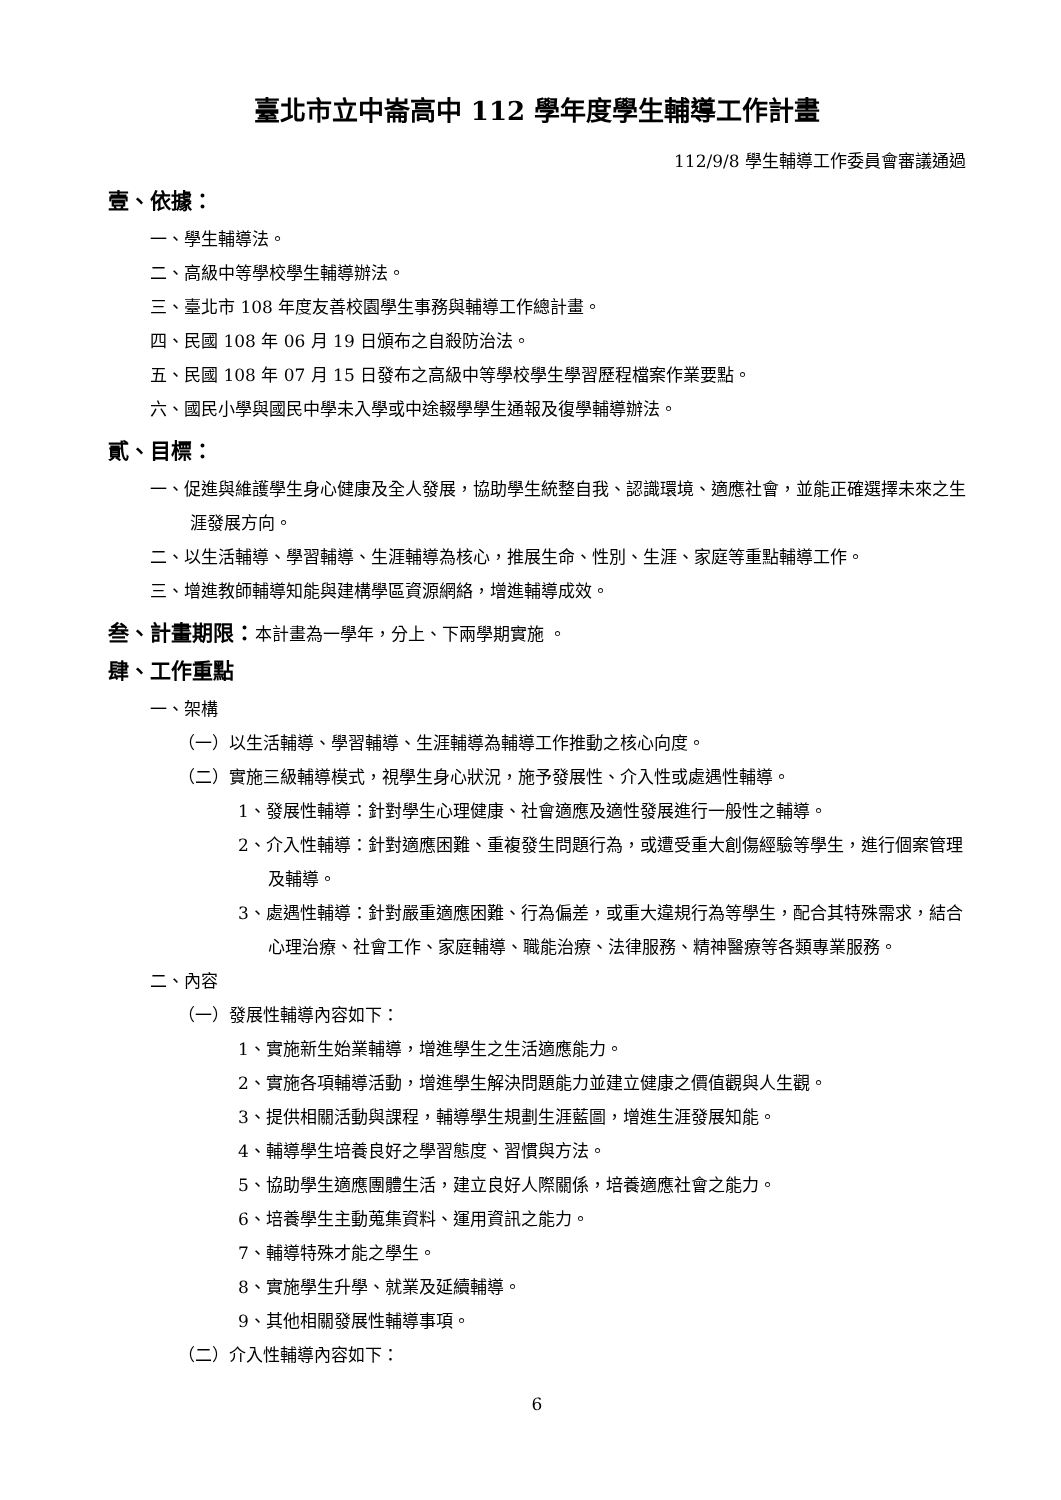臺北市立中崙高中 112 學年度學生輔導工作計畫
112/9/8 學生輔導工作委員會審議通過
壹、依據：
一、學生輔導法。
二、高級中等學校學生輔導辦法。
三、臺北市 108 年度友善校園學生事務與輔導工作總計畫。
四、民國 108 年 06 月 19 日頒布之自殺防治法。
五、民國 108 年 07 月 15 日發布之高級中等學校學生學習歷程檔案作業要點。
六、國民小學與國民中學未入學或中途輟學學生通報及復學輔導辦法。
貳、目標：
一、促進與維護學生身心健康及全人發展，協助學生統整自我、認識環境、適應社會，並能正確選擇未來之生涯發展方向。
二、以生活輔導、學習輔導、生涯輔導為核心，推展生命、性別、生涯、家庭等重點輔導工作。
三、增進教師輔導知能與建構學區資源網絡，增進輔導成效。
叁、計畫期限：本計畫為一學年，分上、下兩學期實施 。
肆、工作重點
一、架構
（一）以生活輔導、學習輔導、生涯輔導為輔導工作推動之核心向度。
（二）實施三級輔導模式，視學生身心狀況，施予發展性、介入性或處遇性輔導。
1、發展性輔導：針對學生心理健康、社會適應及適性發展進行一般性之輔導。
2、介入性輔導：針對適應困難、重複發生問題行為，或遭受重大創傷經驗等學生，進行個案管理及輔導。
3、處遇性輔導：針對嚴重適應困難、行為偏差，或重大違規行為等學生，配合其特殊需求，結合心理治療、社會工作、家庭輔導、職能治療、法律服務、精神醫療等各類專業服務。
二、內容
（一）發展性輔導內容如下：
1、實施新生始業輔導，增進學生之生活適應能力。
2、實施各項輔導活動，增進學生解決問題能力並建立健康之價值觀與人生觀。
3、提供相關活動與課程，輔導學生規劃生涯藍圖，增進生涯發展知能。
4、輔導學生培養良好之學習態度、習慣與方法。
5、協助學生適應團體生活，建立良好人際關係，培養適應社會之能力。
6、培養學生主動蒐集資料、運用資訊之能力。
7、輔導特殊才能之學生。
8、實施學生升學、就業及延續輔導。
9、其他相關發展性輔導事項。
（二）介入性輔導內容如下：
6